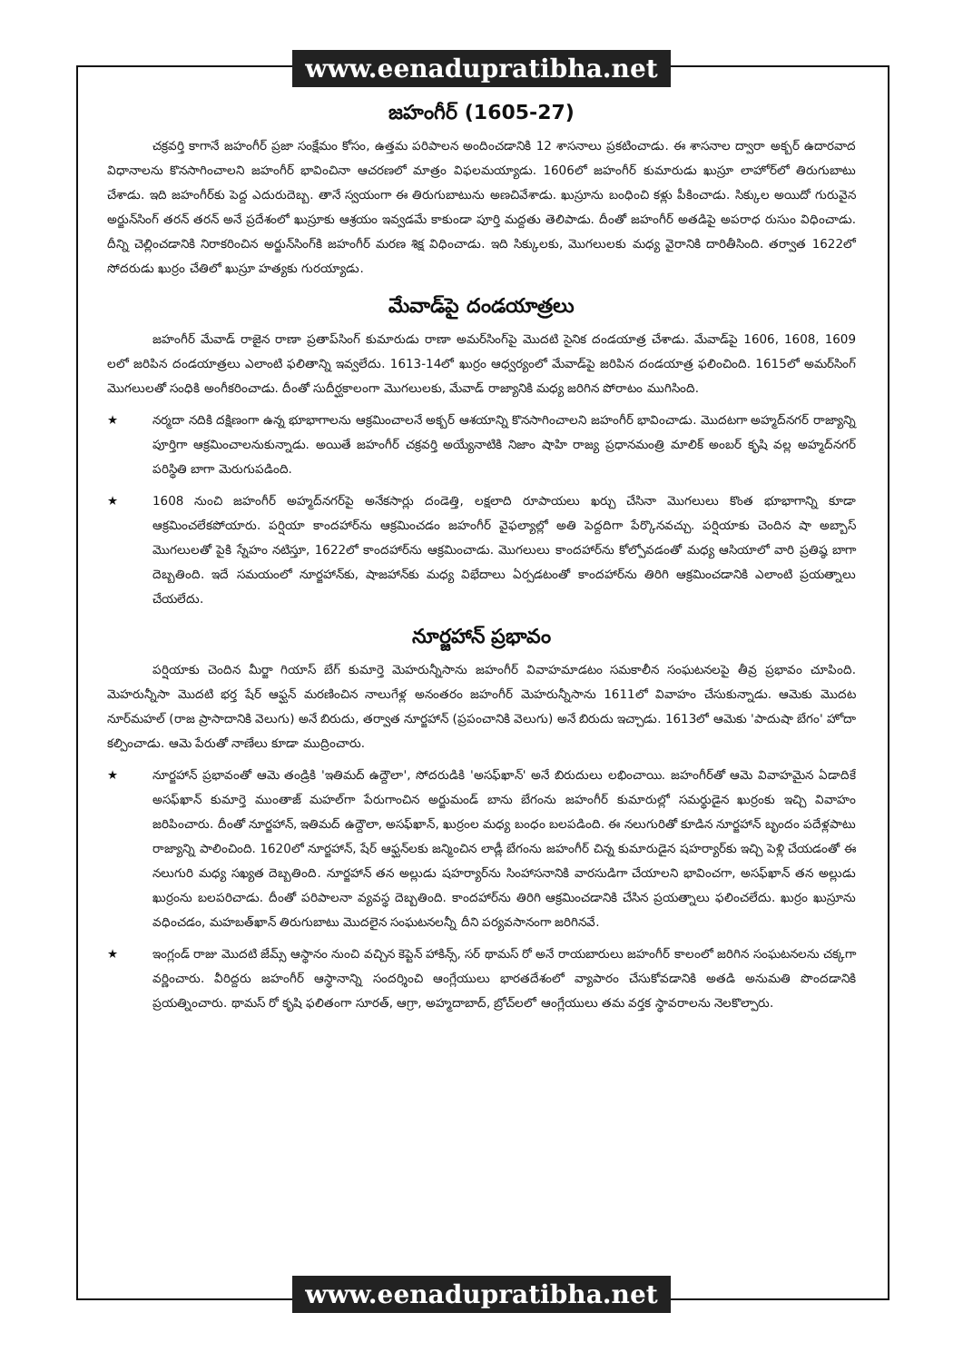www.eenadupratibha.net
జహంగీర్ (1605-27)
చక్రవర్తి కాగానే జహంగీర్ ప్రజా సంక్షేమం కోసం, ఉత్తమ పరిపాలన అందించడానికి 12 శాసనాలు ప్రకటించాడు. ఈ శాసనాల ద్వారా అక్బర్ ఉదారవాద విధానాలను కొనసాగించాలని జహంగీర్ భావించినా ఆచరణలో మాత్రం విఫలమయ్యాడు. 1606లో జహంగీర్ కుమారుడు ఖుస్రూ లాహోర్‌లో తిరుగుబాటు చేశాడు. ఇది జహంగీర్‌కు పెద్ద ఎదురుదెబ్బ. తానే స్వయంగా ఈ తిరుగుబాటును అణచివేశాడు. ఖుస్రూను బంధించి కళ్లు పీకించాడు. సిక్కుల అయిదో గురువైన అర్జున్‌సింగ్ తరన్ తరన్ అనే ప్రదేశంలో ఖుస్రూకు ఆశ్రయం ఇవ్వడమే కాకుండా పూర్తి మద్దతు తెలిపాడు. దీంతో జహంగీర్ అతడిపై అపరాధ రుసుం విధించాడు. దీన్ని చెల్లించడానికి నిరాకరించిన అర్జున్‌సింగ్‌కి జహంగీర్ మరణ శిక్ష విధించాడు. ఇది సిక్కులకు, మొగలులకు మధ్య వైరానికి దారితీసింది. తర్వాత 1622లో సోదరుడు ఖుర్రం చేతిలో ఖుస్రూ హత్యకు గురయ్యాడు.
మేవాడ్‌పై దండయాత్రలు
జహంగీర్ మేవాడ్ రాజైన రాణా ప్రతాప్‌సింగ్ కుమారుడు రాణా అమర్‌సింగ్‌పై మొదటి సైనిక దండయాత్ర చేశాడు. మేవాడ్‌పై 1606, 1608, 1609 లలో జరిపిన దండయాత్రలు ఎలాంటి ఫలితాన్ని ఇవ్వలేదు. 1613-14లో ఖుర్రం ఆధ్వర్యంలో మేవాడ్‌పై జరిపిన దండయాత్ర ఫలించింది. 1615లో అమర్‌సింగ్ మొగలులతో సంధికి అంగీకరించాడు. దీంతో సుదీర్ఘకాలంగా మొగలులకు, మేవాడ్ రాజ్యానికి మధ్య జరిగిన పోరాటం ముగిసింది.
★ నర్మదా నదికి దక్షిణంగా ఉన్న భూభాగాలను ఆక్రమించాలనే అక్బర్ ఆశయాన్ని కొనసాగించాలని జహంగీర్ భావించాడు. మొదటగా అహ్మద్‌నగర్ రాజ్యాన్ని పూర్తిగా ఆక్రమించాలనుకున్నాడు. అయితే జహంగీర్ చక్రవర్తి అయ్యేనాటికి నిజాం షాహి రాజ్య ప్రధానమంత్రి మాలిక్ అంబర్ కృషి వల్ల అహ్మద్‌నగర్ పరిస్థితి బాగా మెరుగుపడింది.
★ 1608 నుంచి జహంగీర్ అహ్మద్‌నగర్‌పై అనేకసార్లు దండెత్తి, లక్షలాది రూపాయలు ఖర్చు చేసినా మొగలులు కొంత భూభాగాన్ని కూడా ఆక్రమించలేకపోయారు. పర్షియా కాందహార్‌ను ఆక్రమించడం జహంగీర్ వైఫల్యాల్లో అతి పెద్దదిగా పేర్కొనవచ్చు. పర్షియాకు చెందిన షా అబ్బాస్ మొగలులతో పైకి స్నేహం నటిస్తూ, 1622లో కాందహార్‌ను ఆక్రమించాడు. మొగలులు కాందహార్‌ను కోల్పోవడంతో మధ్య ఆసియాలో వారి ప్రతిష్ఠ బాగా దెబ్బతింది. ఇదే సమయంలో నూర్జహాన్‌కు, షాజహాన్‌కు మధ్య విభేదాలు ఏర్పడటంతో కాందహార్‌ను తిరిగి ఆక్రమించడానికి ఎలాంటి ప్రయత్నాలు చేయలేదు.
నూర్జహాన్ ప్రభావం
పర్షియాకు చెందిన మీర్జా గియాస్ బేగ్ కుమార్తె మెహరున్నీసాను జహంగీర్ వివాహమాడటం సమకాలీన సంఘటనలపై తీవ్ర ప్రభావం చూపింది. మెహరున్నీసా మొదటి భర్త షేర్ ఆఫ్ఘన్ మరణించిన నాలుగేళ్ల అనంతరం జహంగీర్ మెహరున్నీసాను 1611లో వివాహం చేసుకున్నాడు. ఆమెకు మొదట నూర్‌మహల్ (రాజ ప్రాసాదానికి వెలుగు) అనే బిరుదు, తర్వాత నూర్జహాన్ (ప్రపంచానికి వెలుగు) అనే బిరుదు ఇచ్చాడు. 1613లో ఆమెకు 'పాదుషా బేగం' హోదా కల్పించాడు. ఆమె పేరుతో నాణేలు కూడా ముద్రించారు.
★ నూర్జహాన్ ప్రభావంతో ఆమె తండ్రికి 'ఇతిమద్ ఉద్దౌలా', సోదరుడికి 'అసఫ్‌ఖాన్' అనే బిరుదులు లభించాయి. జహంగీర్‌తో ఆమె వివాహమైన ఏడాదికే అసఫ్‌ఖాన్ కుమార్తె ముంతాజ్ మహల్‌గా పేరుగాంచిన అర్జుమండ్ బాను బేగంను జహంగీర్ కుమారుల్లో సమర్థుడైన ఖుర్రంకు ఇచ్చి వివాహం జరిపించారు. దీంతో నూర్జహాన్, ఇతిమద్ ఉద్దౌలా, అసఫ్‌ఖాన్, ఖుర్రంల మధ్య బంధం బలపడింది. ఈ నలుగురితో కూడిన నూర్జహాన్ బృందం పదేళ్లపాటు రాజ్యాన్ని పాలించింది. 1620లో నూర్జహాన్, షేర్ ఆఫ్ఘన్‌లకు జన్మించిన లాడ్లీ బేగంను జహంగీర్ చిన్న కుమారుడైన షహర్యార్‌కు ఇచ్చి పెళ్లి చేయడంతో ఈ నలుగురి మధ్య సఖ్యత దెబ్బతింది. నూర్జహాన్ తన అల్లుడు షహర్యార్‌ను సింహాసనానికి వారసుడిగా చేయాలని భావించగా, అసఫ్‌ఖాన్ తన అల్లుడు ఖుర్రంను బలపరిచాడు. దీంతో పరిపాలనా వ్యవస్థ దెబ్బతింది. కాందహార్‌ను తిరిగి ఆక్రమించడానికి చేసిన ప్రయత్నాలు ఫలించలేదు. ఖుర్రం ఖుస్రూను వధించడం, మహబత్‌ఖాన్ తిరుగుబాటు మొదలైన సంఘటనలన్నీ దీని పర్యవసానంగా జరిగినవే.
★ ఇంగ్లండ్ రాజు మొదటి జేమ్స్ ఆస్థానం నుంచి వచ్చిన కెప్టెన్ హాకిన్స్, సర్ థామస్ రో అనే రాయబారులు జహంగీర్ కాలంలో జరిగిన సంఘటనలను చక్కగా వర్ణించారు. వీరిద్దరు జహంగీర్ ఆస్థానాన్ని సందర్శించి ఆంగ్లేయులు భారతదేశంలో వ్యాపారం చేసుకోవడానికి అతడి అనుమతి పొందడానికి ప్రయత్నించారు. థామస్ రో కృషి ఫలితంగా సూరత్, ఆగ్రా, అహ్మదాబాద్, బ్రోచ్‌లలో ఆంగ్లేయులు తమ వర్తక స్థావరాలను నెలకొల్పారు.
www.eenadupratibha.net